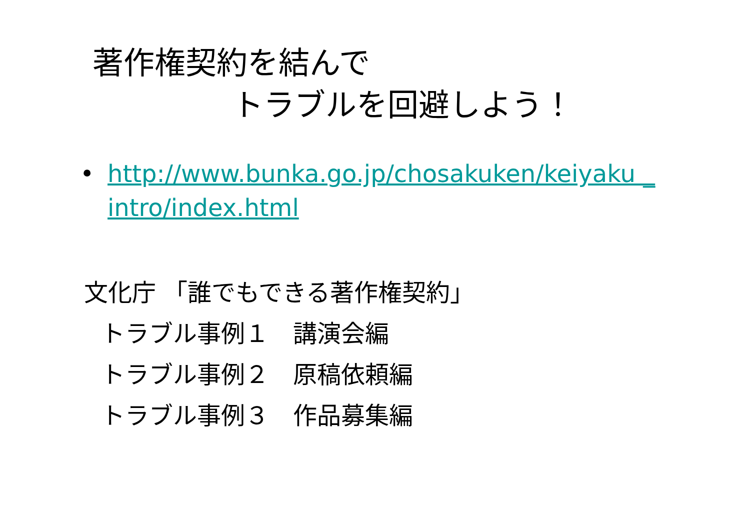著作権契約を結んで
トラブルを回避しよう！
• http://www.bunka.go.jp/chosakuken/keiyaku _intro/index.html
文化庁 「誰でもできる著作権契約」
トラブル事例１　講演会編
トラブル事例２　原稿依頼編
トラブル事例３　作品募集編